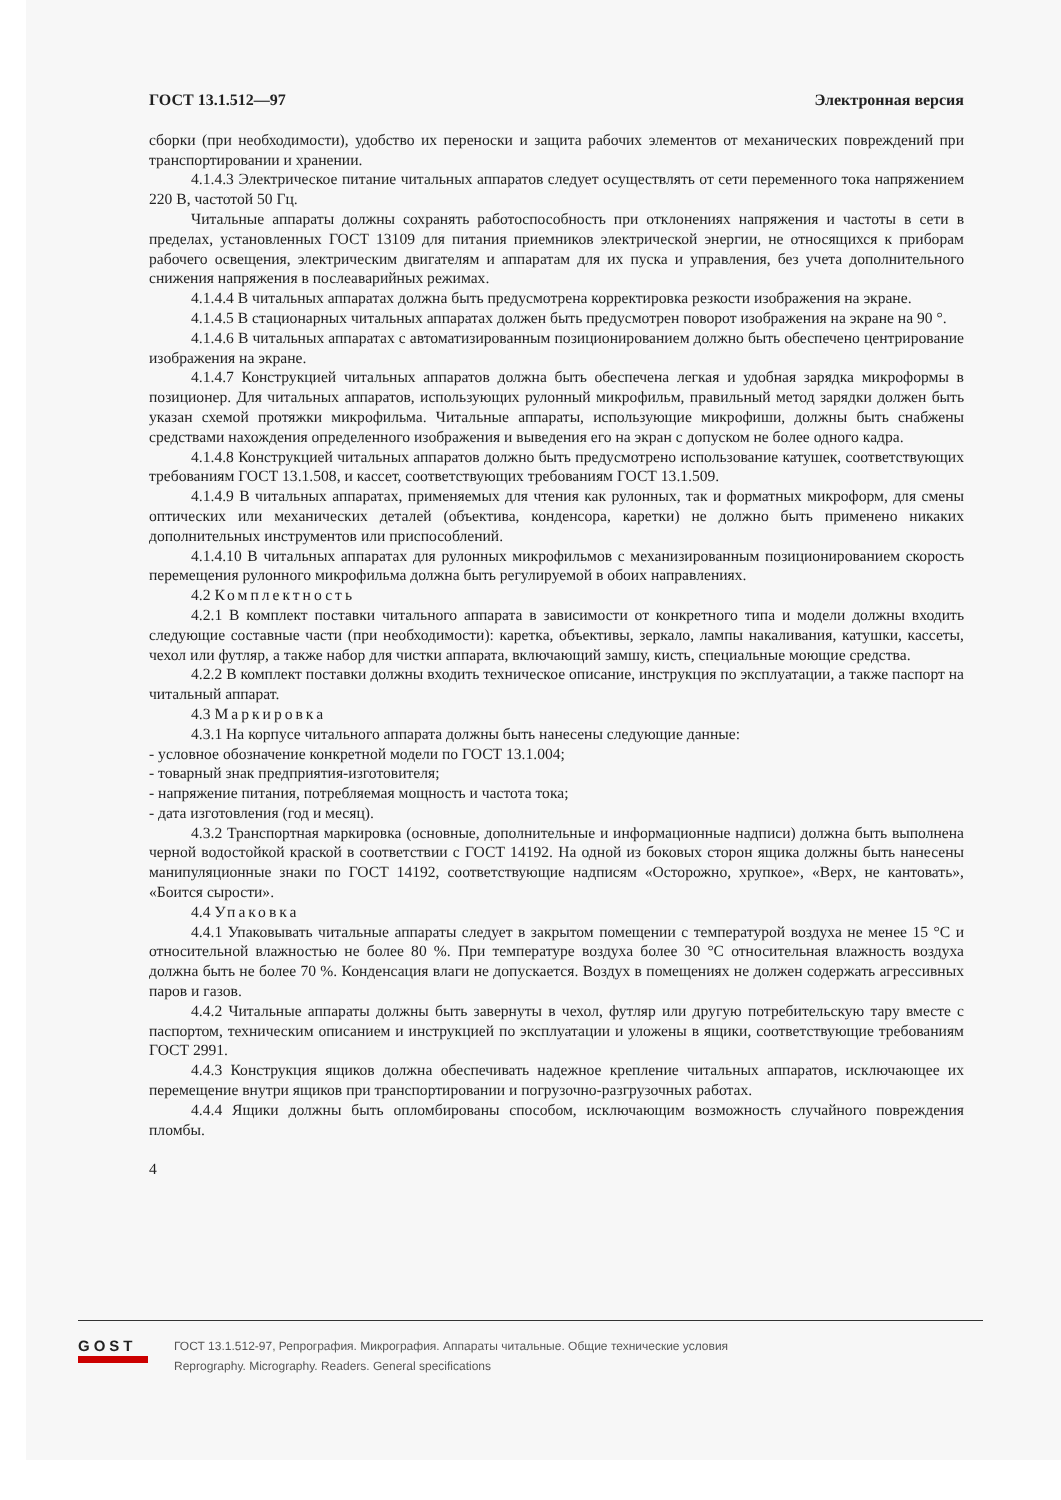ГОСТ 13.1.512—97 Электронная версия
сборки (при необходимости), удобство их переноски и защита рабочих элементов от механических повреждений при транспортировании и хранении.
4.1.4.3 Электрическое питание читальных аппаратов следует осуществлять от сети переменного тока напряжением 220 В, частотой 50 Гц.
Читальные аппараты должны сохранять работоспособность при отклонениях напряжения и частоты в сети в пределах, установленных ГОСТ 13109 для питания приемников электрической энергии, не относящихся к приборам рабочего освещения, электрическим двигателям и аппаратам для их пуска и управления, без учета дополнительного снижения напряжения в послеаварийных режимах.
4.1.4.4 В читальных аппаратах должна быть предусмотрена корректировка резкости изображения на экране.
4.1.4.5 В стационарных читальных аппаратах должен быть предусмотрен поворот изображения на экране на 90 °.
4.1.4.6 В читальных аппаратах с автоматизированным позиционированием должно быть обеспечено центрирование изображения на экране.
4.1.4.7 Конструкцией читальных аппаратов должна быть обеспечена легкая и удобная зарядка микроформы в позиционер. Для читальных аппаратов, использующих рулонный микрофильм, правильный метод зарядки должен быть указан схемой протяжки микрофильма. Читальные аппараты, использующие микрофиши, должны быть снабжены средствами нахождения определенного изображения и выведения его на экран с допуском не более одного кадра.
4.1.4.8 Конструкцией читальных аппаратов должно быть предусмотрено использование катушек, соответствующих требованиям ГОСТ 13.1.508, и кассет, соответствующих требованиям ГОСТ 13.1.509.
4.1.4.9 В читальных аппаратах, применяемых для чтения как рулонных, так и форматных микроформ, для смены оптических или механических деталей (объектива, конденсора, каретки) не должно быть применено никаких дополнительных инструментов или приспособлений.
4.1.4.10 В читальных аппаратах для рулонных микрофильмов с механизированным позиционированием скорость перемещения рулонного микрофильма должна быть регулируемой в обоих направлениях.
4.2 Комплектность
4.2.1 В комплект поставки читального аппарата в зависимости от конкретного типа и модели должны входить следующие составные части (при необходимости): каретка, объективы, зеркало, лампы накаливания, катушки, кассеты, чехол или футляр, а также набор для чистки аппарата, включающий замшу, кисть, специальные моющие средства.
4.2.2 В комплект поставки должны входить техническое описание, инструкция по эксплуатации, а также паспорт на читальный аппарат.
4.3 Маркировка
4.3.1 На корпусе читального аппарата должны быть нанесены следующие данные:
- условное обозначение конкретной модели по ГОСТ 13.1.004;
- товарный знак предприятия-изготовителя;
- напряжение питания, потребляемая мощность и частота тока;
- дата изготовления (год и месяц).
4.3.2 Транспортная маркировка (основные, дополнительные и информационные надписи) должна быть выполнена черной водостойкой краской в соответствии с ГОСТ 14192. На одной из боковых сторон ящика должны быть нанесены манипуляционные знаки по ГОСТ 14192, соответствующие надписям «Осторожно, хрупкое», «Верх, не кантовать», «Боится сырости».
4.4 Упаковка
4.4.1 Упаковывать читальные аппараты следует в закрытом помещении с температурой воздуха не менее 15 °С и относительной влажностью не более 80 %. При температуре воздуха более 30 °С относительная влажность воздуха должна быть не более 70 %. Конденсация влаги не допускается. Воздух в помещениях не должен содержать агрессивных паров и газов.
4.4.2 Читальные аппараты должны быть завернуты в чехол, футляр или другую потребительскую тару вместе с паспортом, техническим описанием и инструкцией по эксплуатации и уложены в ящики, соответствующие требованиям ГОСТ 2991.
4.4.3 Конструкция ящиков должна обеспечивать надежное крепление читальных аппаратов, исключающее их перемещение внутри ящиков при транспортировании и погрузочно-разгрузочных работах.
4.4.4 Ящики должны быть опломбированы способом, исключающим возможность случайного повреждения пломбы.
4
GOST
ГОСТ 13.1.512-97, Репрография. Микрография. Аппараты читальные. Общие технические условия
Reprography. Micrography. Readers. General specifications